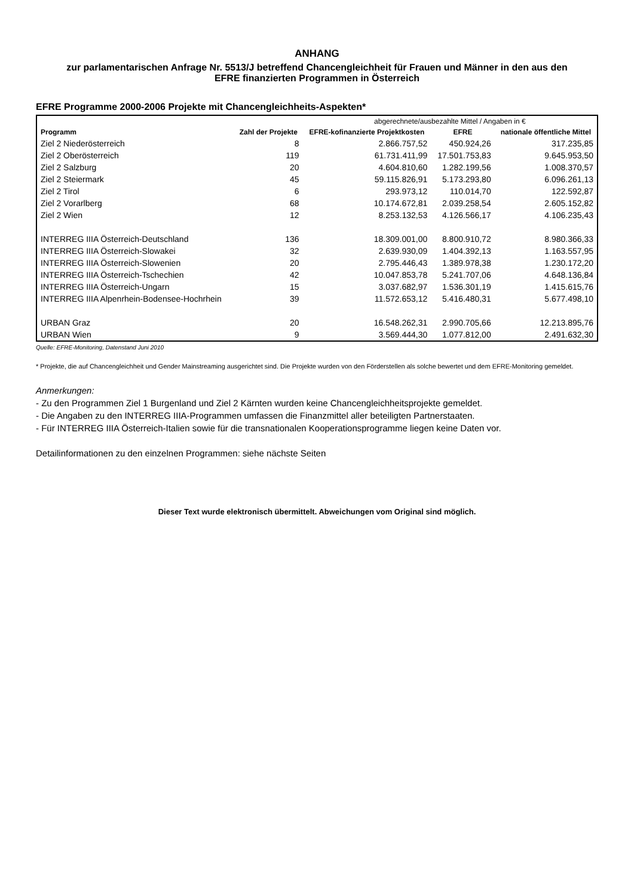ANHANG
zur parlamentarischen Anfrage Nr. 5513/J betreffend Chancengleichheit für Frauen und Männer in den aus den
EFRE finanzierten Programmen in Österreich
EFRE Programme 2000-2006 Projekte mit Chancengleichheits-Aspekten*
| | | abgerechnete/ausbezahlte Mittel / Angaben in € | | |
| --- | --- | --- | --- | --- |
| Programm | Zahl der Projekte | EFRE-kofinanzierte Projektkosten | EFRE | nationale öffentliche Mittel |
| Ziel 2 Niederösterreich | 8 | 2.866.757,52 | 450.924,26 | 317.235,85 |
| Ziel 2 Oberösterreich | 119 | 61.731.411,99 | 17.501.753,83 | 9.645.953,50 |
| Ziel 2 Salzburg | 20 | 4.604.810,60 | 1.282.199,56 | 1.008.370,57 |
| Ziel 2 Steiermark | 45 | 59.115.826,91 | 5.173.293,80 | 6.096.261,13 |
| Ziel 2 Tirol | 6 | 293.973,12 | 110.014,70 | 122.592,87 |
| Ziel 2 Vorarlberg | 68 | 10.174.672,81 | 2.039.258,54 | 2.605.152,82 |
| Ziel 2 Wien | 12 | 8.253.132,53 | 4.126.566,17 | 4.106.235,43 |
| INTERREG IIIA Österreich-Deutschland | 136 | 18.309.001,00 | 8.800.910,72 | 8.980.366,33 |
| INTERREG IIIA Österreich-Slowakei | 32 | 2.639.930,09 | 1.404.392,13 | 1.163.557,95 |
| INTERREG IIIA Österreich-Slowenien | 20 | 2.795.446,43 | 1.389.978,38 | 1.230.172,20 |
| INTERREG IIIA Österreich-Tschechien | 42 | 10.047.853,78 | 5.241.707,06 | 4.648.136,84 |
| INTERREG IIIA Österreich-Ungarn | 15 | 3.037.682,97 | 1.536.301,19 | 1.415.615,76 |
| INTERREG IIIA Alpenrhein-Bodensee-Hochrhein | 39 | 11.572.653,12 | 5.416.480,31 | 5.677.498,10 |
| URBAN Graz | 20 | 16.548.262,31 | 2.990.705,66 | 12.213.895,76 |
| URBAN Wien | 9 | 3.569.444,30 | 1.077.812,00 | 2.491.632,30 |
Quelle: EFRE-Monitoring, Datenstand Juni 2010
* Projekte, die auf Chancengleichheit und Gender Mainstreaming ausgerichtet sind. Die Projekte wurden von den Förderstellen als solche bewertet und dem EFRE-Monitoring gemeldet.
Anmerkungen:
- Zu den Programmen Ziel 1 Burgenland und Ziel 2 Kärnten wurden keine Chancengleichheitsprojekte gemeldet.
- Die Angaben zu den INTERREG IIIA-Programmen umfassen die Finanzmittel aller beteiligten Partnerstaaten.
- Für INTERREG IIIA Österreich-Italien sowie für die transnationalen Kooperationsprogramme liegen keine Daten vor.
Detailinformationen zu den einzelnen Programmen: siehe nächste Seiten
Dieser Text wurde elektronisch übermittelt. Abweichungen vom Original sind möglich.